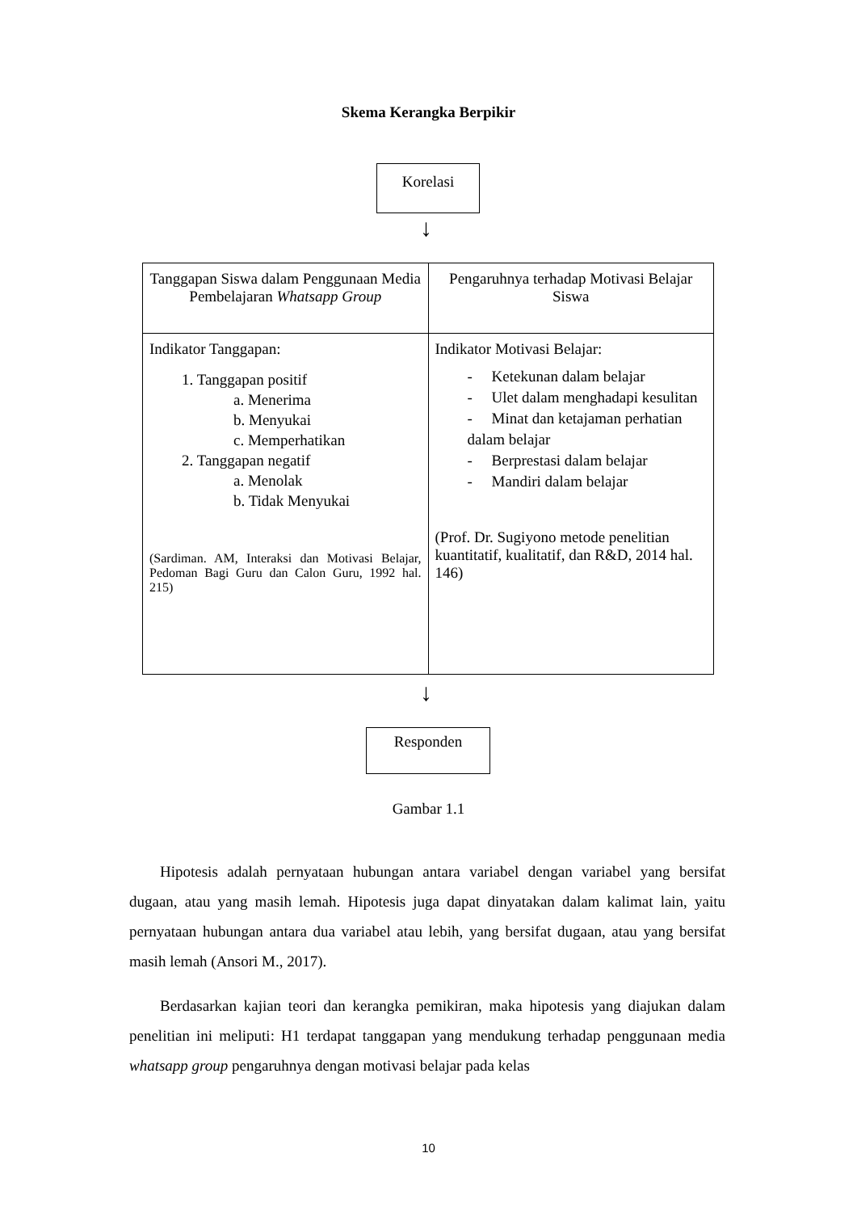Skema Kerangka Berpikir
Korelasi
↓
| Tanggapan Siswa dalam Penggunaan Media Pembelajaran Whatsapp Group | Pengaruhnya terhadap Motivasi Belajar Siswa |
| Indikator Tanggapan: 1. Tanggapan positif a. Menerima b. Menyukai c. Memperhatikan 2. Tanggapan negatif a. Menolak b. Tidak Menyukai (Sardiman. AM, Interaksi dan Motivasi Belajar, Pedoman Bagi Guru dan Calon Guru, 1992 hal. 215) | Indikator Motivasi Belajar: - Ketekunan dalam belajar - Ulet dalam menghadapi kesulitan - Minat dan ketajaman perhatian dalam belajar - Berprestasi dalam belajar - Mandiri dalam belajar (Prof. Dr. Sugiyono metode penelitian kuantitatif, kualitatif, dan R&D, 2014 hal. 146) |
↓
Responden
Gambar 1.1
Hipotesis adalah pernyataan hubungan antara variabel dengan variabel yang bersifat dugaan, atau yang masih lemah. Hipotesis juga dapat dinyatakan dalam kalimat lain, yaitu pernyataan hubungan antara dua variabel atau lebih, yang bersifat dugaan, atau yang bersifat masih lemah (Ansori M., 2017).
Berdasarkan kajian teori dan kerangka pemikiran, maka hipotesis yang diajukan dalam penelitian ini meliputi: H1 terdapat tanggapan yang mendukung terhadap penggunaan media whatsapp group pengaruhnya dengan motivasi belajar pada kelas
10